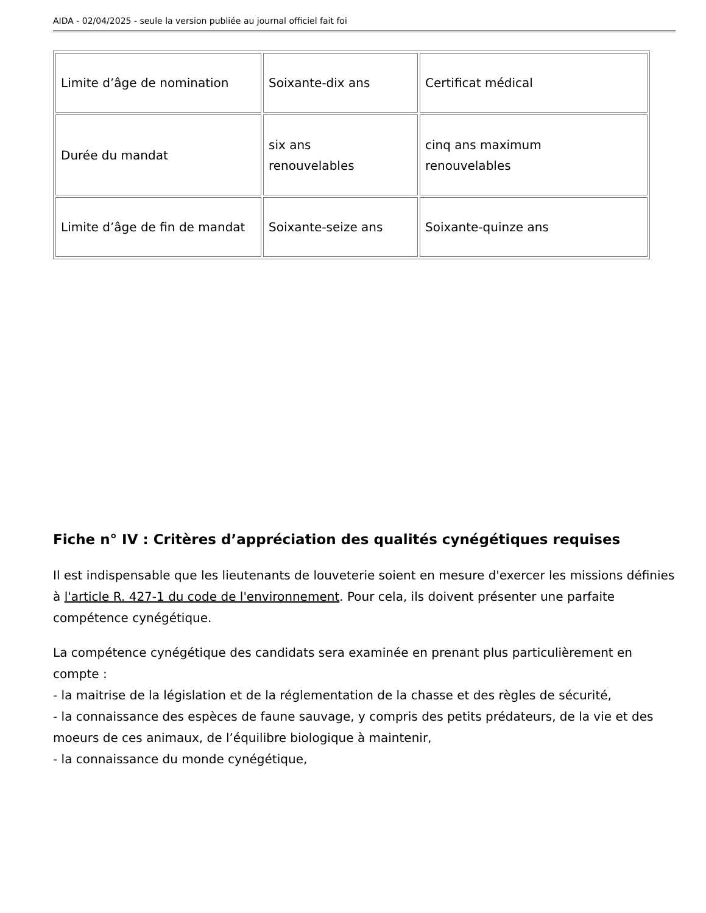AIDA - 02/04/2025 - seule la version publiée au journal officiel fait foi
| Limite d’âge de nomination | Soixante-dix ans | Certificat médical |
| Durée du mandat | six ans renouvelables | cinq ans maximum renouvelables |
| Limite d’âge de fin de mandat | Soixante-seize ans | Soixante-quinze ans |
Fiche n° IV : Critères d’appréciation des qualités cynégétiques requises
Il est indispensable que les lieutenants de louveterie soient en mesure d'exercer les missions définies à l'article R. 427-1 du code de l'environnement. Pour cela, ils doivent présenter une parfaite compétence cynégétique.
La compétence cynégétique des candidats sera examinée en prenant plus particulièrement en compte :
- la maitrise de la législation et de la réglementation de la chasse et des règles de sécurité,
- la connaissance des espèces de faune sauvage, y compris des petits prédateurs, de la vie et des moeurs de ces animaux, de l’équilibre biologique à maintenir,
- la connaissance du monde cynégétique,